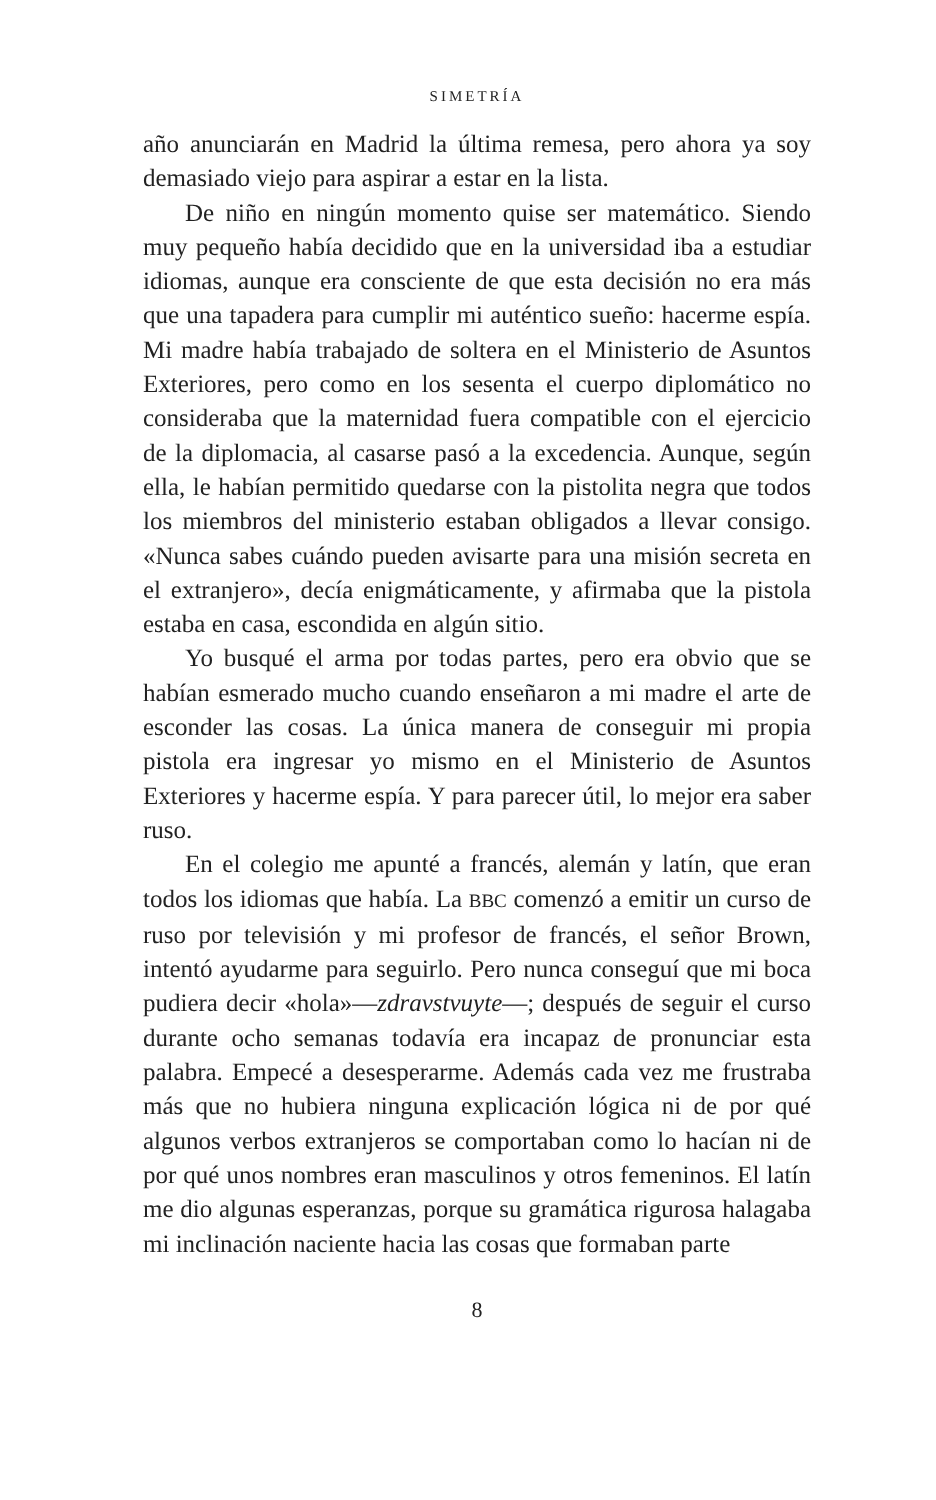SIMETRÍA
año anunciarán en Madrid la última remesa, pero ahora ya soy demasiado viejo para aspirar a estar en la lista.
De niño en ningún momento quise ser matemático. Siendo muy pequeño había decidido que en la universidad iba a estudiar idiomas, aunque era consciente de que esta decisión no era más que una tapadera para cumplir mi auténtico sueño: hacerme espía. Mi madre había trabajado de soltera en el Ministerio de Asuntos Exteriores, pero como en los sesenta el cuerpo diplomático no consideraba que la maternidad fuera compatible con el ejercicio de la diplomacia, al casarse pasó a la excedencia. Aunque, según ella, le habían permitido quedarse con la pistolita negra que todos los miembros del ministerio estaban obligados a llevar consigo. «Nunca sabes cuándo pueden avisarte para una misión secreta en el extranjero», decía enigmáticamente, y afirmaba que la pistola estaba en casa, escondida en algún sitio.
Yo busqué el arma por todas partes, pero era obvio que se habían esmerado mucho cuando enseñaron a mi madre el arte de esconder las cosas. La única manera de conseguir mi propia pistola era ingresar yo mismo en el Ministerio de Asuntos Exteriores y hacerme espía. Y para parecer útil, lo mejor era saber ruso.
En el colegio me apunté a francés, alemán y latín, que eran todos los idiomas que había. La BBC comenzó a emitir un curso de ruso por televisión y mi profesor de francés, el señor Brown, intentó ayudarme para seguirlo. Pero nunca conseguí que mi boca pudiera decir «hola»—zdravstvuyte—; después de seguir el curso durante ocho semanas todavía era incapaz de pronunciar esta palabra. Empecé a desesperarme. Además cada vez me frustraba más que no hubiera ninguna explicación lógica ni de por qué algunos verbos extranjeros se comportaban como lo hacían ni de por qué unos nombres eran masculinos y otros femeninos. El latín me dio algunas esperanzas, porque su gramática rigurosa halagaba mi inclinación naciente hacia las cosas que formaban parte
8